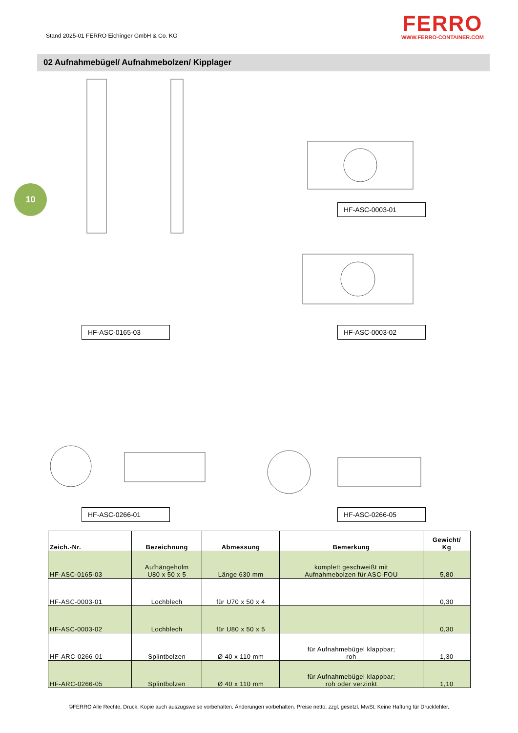Stand 2025-01 FERRO Eichinger GmbH & Co. KG
FERRO
WWW.FERRO-CONTAINER.COM
02 Aufnahmebügel/ Aufnahmebolzen/ Kipplager
10
HF-ASC-0003-01
HF-ASC-0165-03 HF-ASC-0003-02
HF-ASC-0266-01 HF-ASC-0266-05
| Zeich.-Nr. | Bezeichnung | Abmessung | Bemerkung | Gewicht/ Kg |
| --- | --- | --- | --- | --- |
| HF-ASC-0165-03 | Aufhängeholm U80 x 50 x 5 | Länge 630 mm | komplett geschweißt mit Aufnahmebolzen für ASC-FOU | 5,80 |
| HF-ASC-0003-01 | Lochblech | für U70 x 50 x 4 | | 0,30 |
| HF-ASC-0003-02 | Lochblech | für U80 x 50 x 5 | | 0,30 |
| HF-ARC-0266-01 | Splintbolzen | Ø 40 x 110 mm | für Aufnahmebügel klappbar; roh | 1,30 |
| HF-ARC-0266-05 | Splintbolzen | Ø 40 x 110 mm | für Aufnahmebügel klappbar; roh oder verzinkt | 1,10 |
©FERRO Alle Rechte, Druck, Kopie auch auszugsweise vorbehalten. Änderungen vorbehalten. Preise netto, zzgl. gesetzl. MwSt. Keine Haftung für Druckfehler.